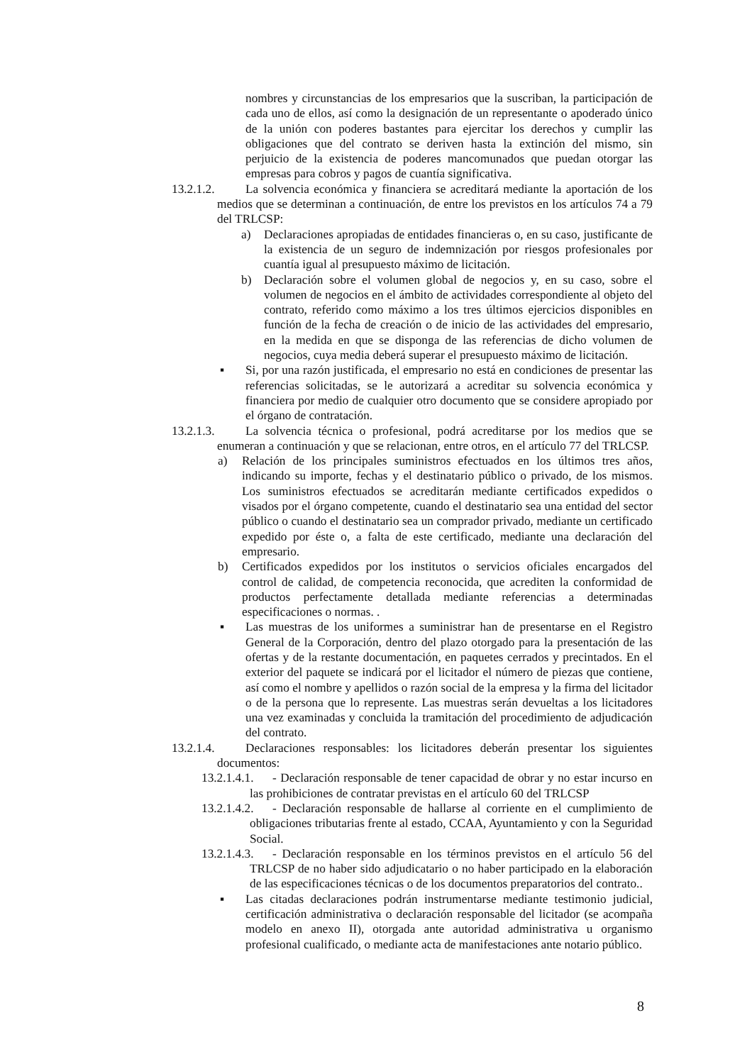nombres y circunstancias de los empresarios que la suscriban, la participación de cada uno de ellos, así como la designación de un representante o apoderado único de la unión con poderes bastantes para ejercitar los derechos y cumplir las obligaciones que del contrato se deriven hasta la extinción del mismo, sin perjuicio de la existencia de poderes mancomunados que puedan otorgar las empresas para cobros y pagos de cuantía significativa.
13.2.1.2. La solvencia económica y financiera se acreditará mediante la aportación de los medios que se determinan a continuación, de entre los previstos en los artículos 74 a 79 del TRLCSP:
a) Declaraciones apropiadas de entidades financieras o, en su caso, justificante de la existencia de un seguro de indemnización por riesgos profesionales por cuantía igual al presupuesto máximo de licitación.
b) Declaración sobre el volumen global de negocios y, en su caso, sobre el volumen de negocios en el ámbito de actividades correspondiente al objeto del contrato, referido como máximo a los tres últimos ejercicios disponibles en función de la fecha de creación o de inicio de las actividades del empresario, en la medida en que se disponga de las referencias de dicho volumen de negocios, cuya media deberá superar el presupuesto máximo de licitación.
▪ Si, por una razón justificada, el empresario no está en condiciones de presentar las referencias solicitadas, se le autorizará a acreditar su solvencia económica y financiera por medio de cualquier otro documento que se considere apropiado por el órgano de contratación.
13.2.1.3. La solvencia técnica o profesional, podrá acreditarse por los medios que se enumeran a continuación y que se relacionan, entre otros, en el artículo 77 del TRLCSP.
a) Relación de los principales suministros efectuados en los últimos tres años, indicando su importe, fechas y el destinatario público o privado, de los mismos. Los suministros efectuados se acreditarán mediante certificados expedidos o visados por el órgano competente, cuando el destinatario sea una entidad del sector público o cuando el destinatario sea un comprador privado, mediante un certificado expedido por éste o, a falta de este certificado, mediante una declaración del empresario.
b) Certificados expedidos por los institutos o servicios oficiales encargados del control de calidad, de competencia reconocida, que acrediten la conformidad de productos perfectamente detallada mediante referencias a determinadas especificaciones o normas. .
▪ Las muestras de los uniformes a suministrar han de presentarse en el Registro General de la Corporación, dentro del plazo otorgado para la presentación de las ofertas y de la restante documentación, en paquetes cerrados y precintados. En el exterior del paquete se indicará por el licitador el número de piezas que contiene, así como el nombre y apellidos o razón social de la empresa y la firma del licitador o de la persona que lo represente. Las muestras serán devueltas a los licitadores una vez examinadas y concluida la tramitación del procedimiento de adjudicación del contrato.
13.2.1.4. Declaraciones responsables: los licitadores deberán presentar los siguientes documentos:
13.2.1.4.1. - Declaración responsable de tener capacidad de obrar y no estar incurso en las prohibiciones de contratar previstas en el artículo 60 del TRLCSP
13.2.1.4.2. - Declaración responsable de hallarse al corriente en el cumplimiento de obligaciones tributarias frente al estado, CCAA, Ayuntamiento y con la Seguridad Social.
13.2.1.4.3. - Declaración responsable en los términos previstos en el artículo 56 del TRLCSP de no haber sido adjudicatario o no haber participado en la elaboración de las especificaciones técnicas o de los documentos preparatorios del contrato..
▪ Las citadas declaraciones podrán instrumentarse mediante testimonio judicial, certificación administrativa o declaración responsable del licitador (se acompaña modelo en anexo II), otorgada ante autoridad administrativa u organismo profesional cualificado, o mediante acta de manifestaciones ante notario público.
8